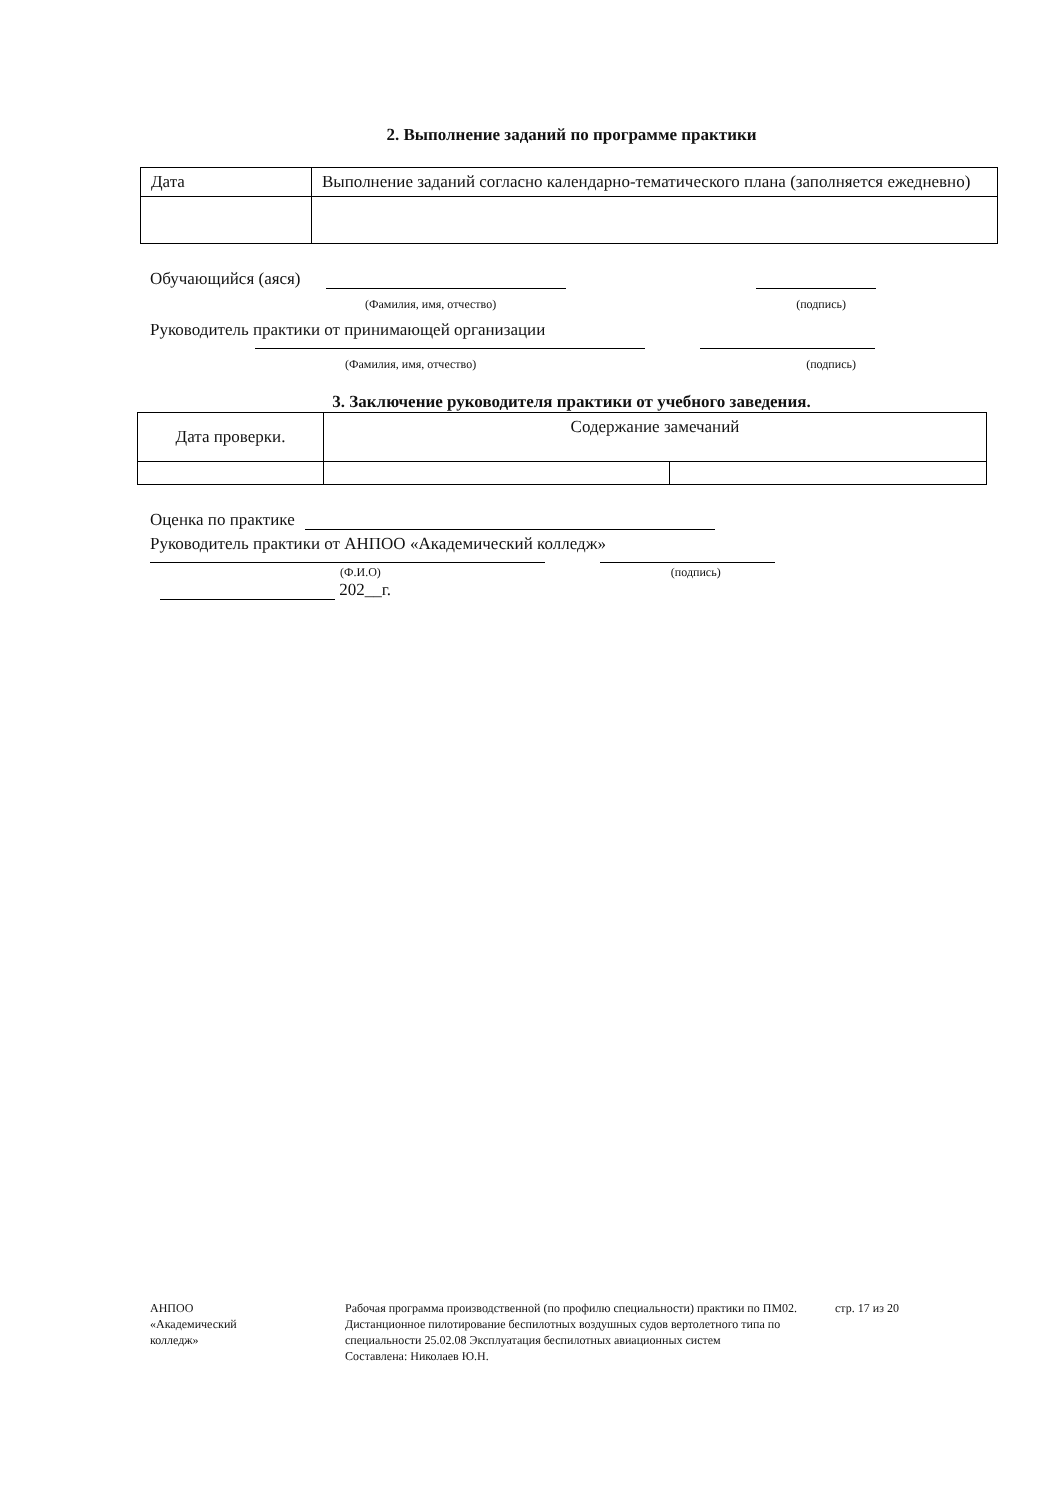2. Выполнение заданий по программе практики
| Дата | Выполнение заданий согласно календарно-тематического плана (заполняется ежедневно) |
Обучающийся (аяся)
(Фамилия, имя, отчество) (подпись)
Руководитель практики от принимающей организации
(Фамилия, имя, отчество) (подпись)
3. Заключение руководителя практики от учебного заведения.
| Дата проверки. | Содержание замечаний | |
Оценка по практике
Руководитель практики от АНПОО «Академический колледж»
(Ф.И.О) (подпись)
202__г.
АНПОО
«Академический
колледж»
Рабочая программа производственной (по профилю специальности) практики по ПМ02. Дистанционное пилотирование беспилотных воздушных судов вертолетного типа по специальности 25.02.08 Эксплуатация беспилотных авиационных систем
Составлена: Николаев Ю.Н.
стр. 17 из 20